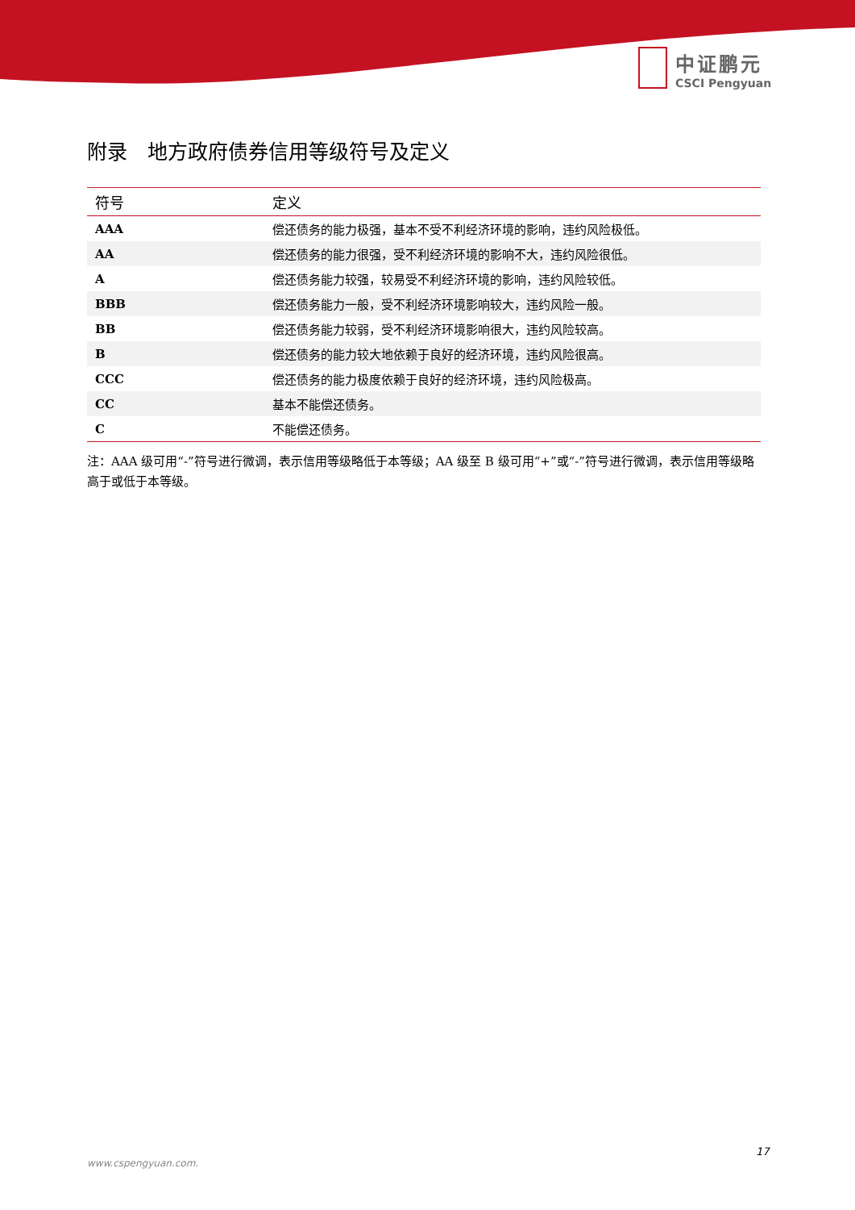中证鹏元
CSCI Pengyuan
附录　地方政府债券信用等级符号及定义
| 符号 | 定义 |
| --- | --- |
| AAA | 偿还债务的能力极强，基本不受不利经济环境的影响，违约风险极低。 |
| AA | 偿还债务的能力很强，受不利经济环境的影响不大，违约风险很低。 |
| A | 偿还债务能力较强，较易受不利经济环境的影响，违约风险较低。 |
| BBB | 偿还债务能力一般，受不利经济环境影响较大，违约风险一般。 |
| BB | 偿还债务能力较弱，受不利经济环境影响很大，违约风险较高。 |
| B | 偿还债务的能力较大地依赖于良好的经济环境，违约风险很高。 |
| CCC | 偿还债务的能力极度依赖于良好的经济环境，违约风险极高。 |
| CC | 基本不能偿还债务。 |
| C | 不能偿还债务。 |
注：AAA 级可用“-”符号进行微调，表示信用等级略低于本等级；AA 级至 B 级可用“+”或“-”符号进行微调，表示信用等级略高于或低于本等级。
17
www.cspengyuan.com.